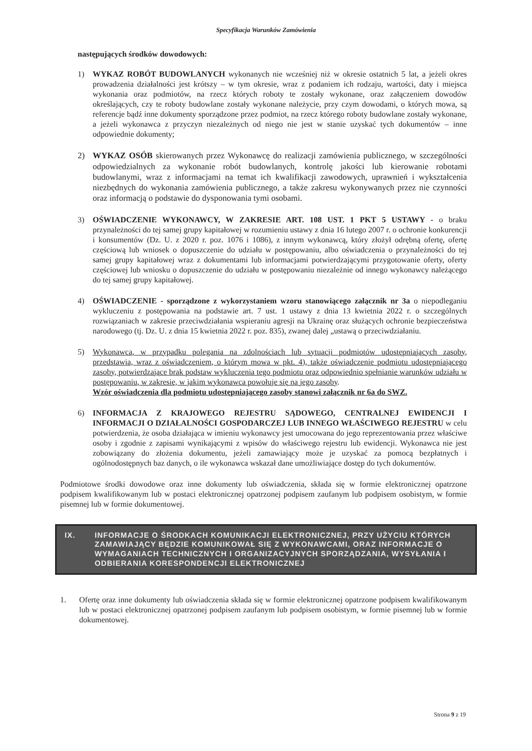Specyfikacja Warunków Zamówienia
następujących środków dowodowych:
1) WYKAZ ROBÓT BUDOWLANYCH wykonanych nie wcześniej niż w okresie ostatnich 5 lat, a jeżeli okres prowadzenia działalności jest krótszy – w tym okresie, wraz z podaniem ich rodzaju, wartości, daty i miejsca wykonania oraz podmiotów, na rzecz których roboty te zostały wykonane, oraz załączeniem dowodów określających, czy te roboty budowlane zostały wykonane należycie, przy czym dowodami, o których mowa, są referencje bądź inne dokumenty sporządzone przez podmiot, na rzecz którego roboty budowlane zostały wykonane, a jeżeli wykonawca z przyczyn niezależnych od niego nie jest w stanie uzyskać tych dokumentów – inne odpowiednie dokumenty;
2) WYKAZ OSÓB skierowanych przez Wykonawcę do realizacji zamówienia publicznego, w szczególności odpowiedzialnych za wykonanie robót budowlanych, kontrolę jakości lub kierowanie robotami budowlanymi, wraz z informacjami na temat ich kwalifikacji zawodowych, uprawnień i wykształcenia niezbędnych do wykonania zamówienia publicznego, a także zakresu wykonywanych przez nie czynności oraz informacją o podstawie do dysponowania tymi osobami.
3) OŚWIADCZENIE WYKONAWCY, W ZAKRESIE ART. 108 UST. 1 PKT 5 USTAWY - o braku przynależności do tej samej grupy kapitałowej w rozumieniu ustawy z dnia 16 lutego 2007 r. o ochronie konkurencji i konsumentów (Dz. U. z 2020 r. poz. 1076 i 1086), z innym wykonawcą, który złożył odrębną ofertę, ofertę częściową lub wniosek o dopuszczenie do udziału w postępowaniu, albo oświadczenia o przynależności do tej samej grupy kapitałowej wraz z dokumentami lub informacjami potwierdzającymi przygotowanie oferty, oferty częściowej lub wniosku o dopuszczenie do udziału w postępowaniu niezależnie od innego wykonawcy należącego do tej samej grupy kapitałowej.
4) OŚWIADCZENIE - sporządzone z wykorzystaniem wzoru stanowiącego załącznik nr 3a o niepodleganiu wykluczeniu z postępowania na podstawie art. 7 ust. 1 ustawy z dnia 13 kwietnia 2022 r. o szczególnych rozwiązaniach w zakresie przeciwdziałania wspieraniu agresji na Ukrainę oraz służących ochronie bezpieczeństwa narodowego (tj. Dz. U. z dnia 15 kwietnia 2022 r. poz. 835), zwanej dalej „ustawą o przeciwdziałaniu.
5) Wykonawca, w przypadku polegania na zdolnościach lub sytuacji podmiotów udostępniających zasoby, przedstawia, wraz z oświadczeniem, o którym mowa w pkt. 4), także oświadczenie podmiotu udostępniającego zasoby, potwierdzające brak podstaw wykluczenia tego podmiotu oraz odpowiednio spełnianie warunków udziału w postępowaniu, w zakresie, w jakim wykonawca powołuje się na jego zasoby.
Wzór oświadczenia dla podmiotu udostępniającego zasoby stanowi załącznik nr 6a do SWZ.
6) INFORMACJA Z KRAJOWEGO REJESTRU SĄDOWEGO, CENTRALNEJ EWIDENCJI I INFORMACJI O DZIAŁALNOŚCI GOSPODARCZEJ LUB INNEGO WŁAŚCIWEGO REJESTRU w celu potwierdzenia, że osoba działająca w imieniu wykonawcy jest umocowana do jego reprezentowania przez właściwe osoby i zgodnie z zapisami wynikającymi z wpisów do właściwego rejestru lub ewidencji. Wykonawca nie jest zobowiązany do złożenia dokumentu, jeżeli zamawiający może je uzyskać za pomocą bezpłatnych i ogólnodostępnych baz danych, o ile wykonawca wskazał dane umożliwiające dostęp do tych dokumentów.
Podmiotowe środki dowodowe oraz inne dokumenty lub oświadczenia, składa się w formie elektronicznej opatrzone podpisem kwalifikowanym lub w postaci elektronicznej opatrzonej podpisem zaufanym lub podpisem osobistym, w formie pisemnej lub w formie dokumentowej.
IX. INFORMACJE O ŚRODKACH KOMUNIKACJI ELEKTRONICZNEJ, PRZY UŻYCIU KTÓRYCH ZAMAWIAJĄCY BĘDZIE KOMUNIKOWAŁ SIĘ Z WYKONAWCAMI, ORAZ INFORMACJE O WYMAGANIACH TECHNICZNYCH I ORGANIZACYJNYCH SPORZĄDZANIA, WYSYŁANIA I ODBIERANIA KORESPONDENCJI ELEKTRONICZNEJ
1. Ofertę oraz inne dokumenty lub oświadczenia składa się w formie elektronicznej opatrzone podpisem kwalifikowanym lub w postaci elektronicznej opatrzonej podpisem zaufanym lub podpisem osobistym, w formie pisemnej lub w formie dokumentowej.
Strona 9 z 19